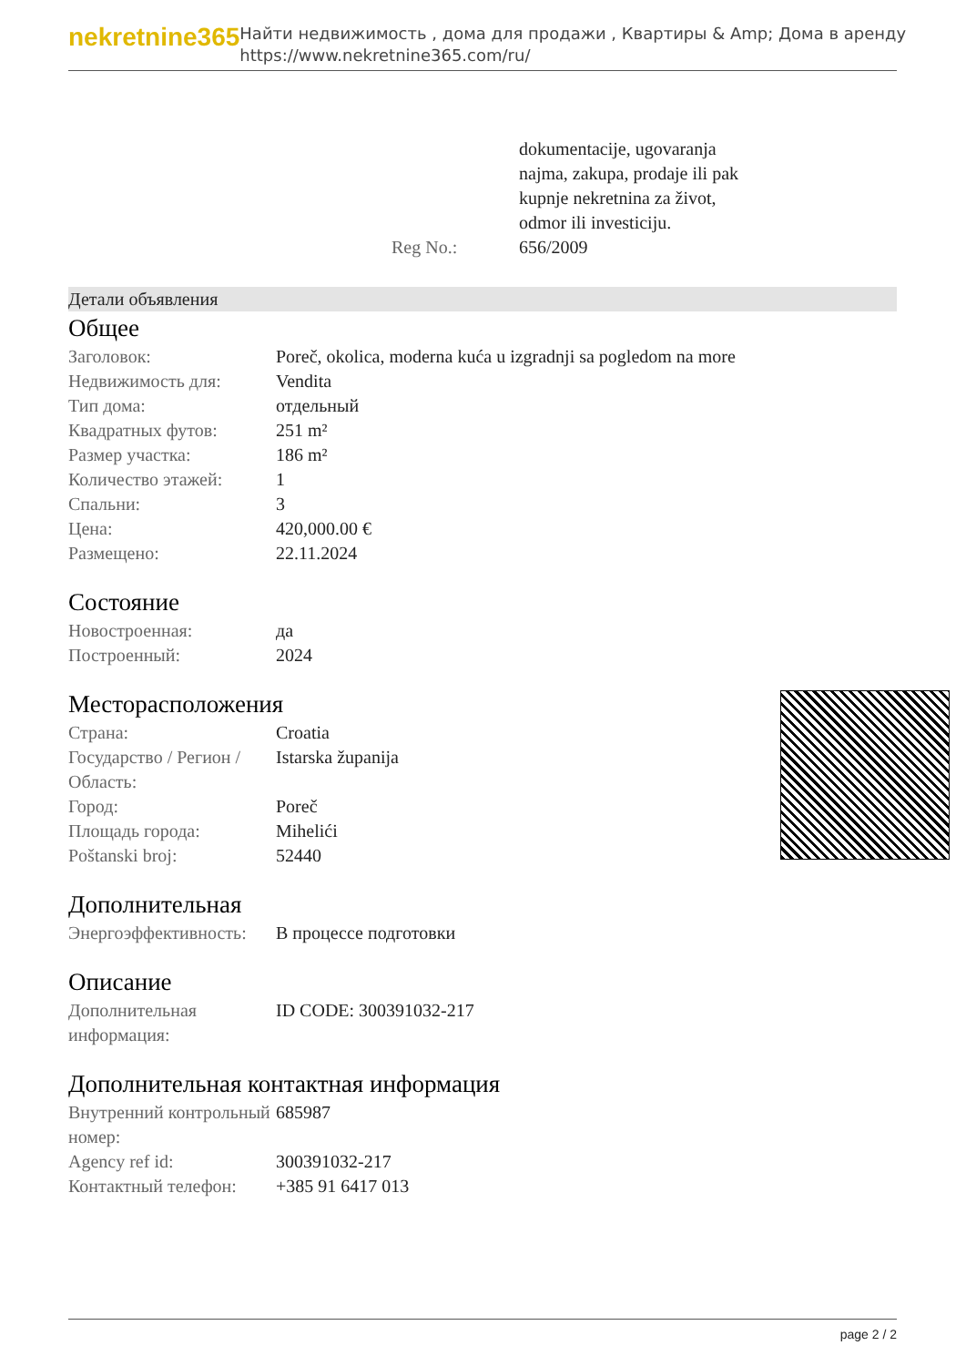nekretnine365
Найти недвижимость , дома для продажи , Квартиры & Amp; Дома в аренду
https://www.nekretnine365.com/ru/
| | dokumentacije, ugovaranja najma, zakupa, prodaje ili pak kupnje nekretnina za život, odmor ili investiciju. |
| Reg No.: | 656/2009 |
Детали объявления
Общее
| Заголовок: | Poreč, okolica, moderna kuća u izgradnji sa pogledom na more |
| Недвижимость для: | Vendita |
| Тип дома: | отдельный |
| Квадратных футов: | 251 m² |
| Размер участка: | 186 m² |
| Количество этажей: | 1 |
| Спальни: | 3 |
| Цена: | 420,000.00 € |
| Размещено: | 22.11.2024 |
Состояние
| Новостроенная: | да |
| Построенный: | 2024 |
Месторасположения
| Страна: | Croatia |
| Государство / Регион / Область: | Istarska županija |
| Город: | Poreč |
| Площадь города: | Mihelići |
| Poštanski broj: | 52440 |
Дополнительная
| Энергоэффективность: | В процессе подготовки |
Описание
| Дополнительная информация: | ID CODE: 300391032-217 |
Дополнительная контактная информация
| Внутренний контрольный номер: | 685987 |
| Agency ref id: | 300391032-217 |
| Контактный телефон: | +385 91 6417 013 |
page 2 / 2